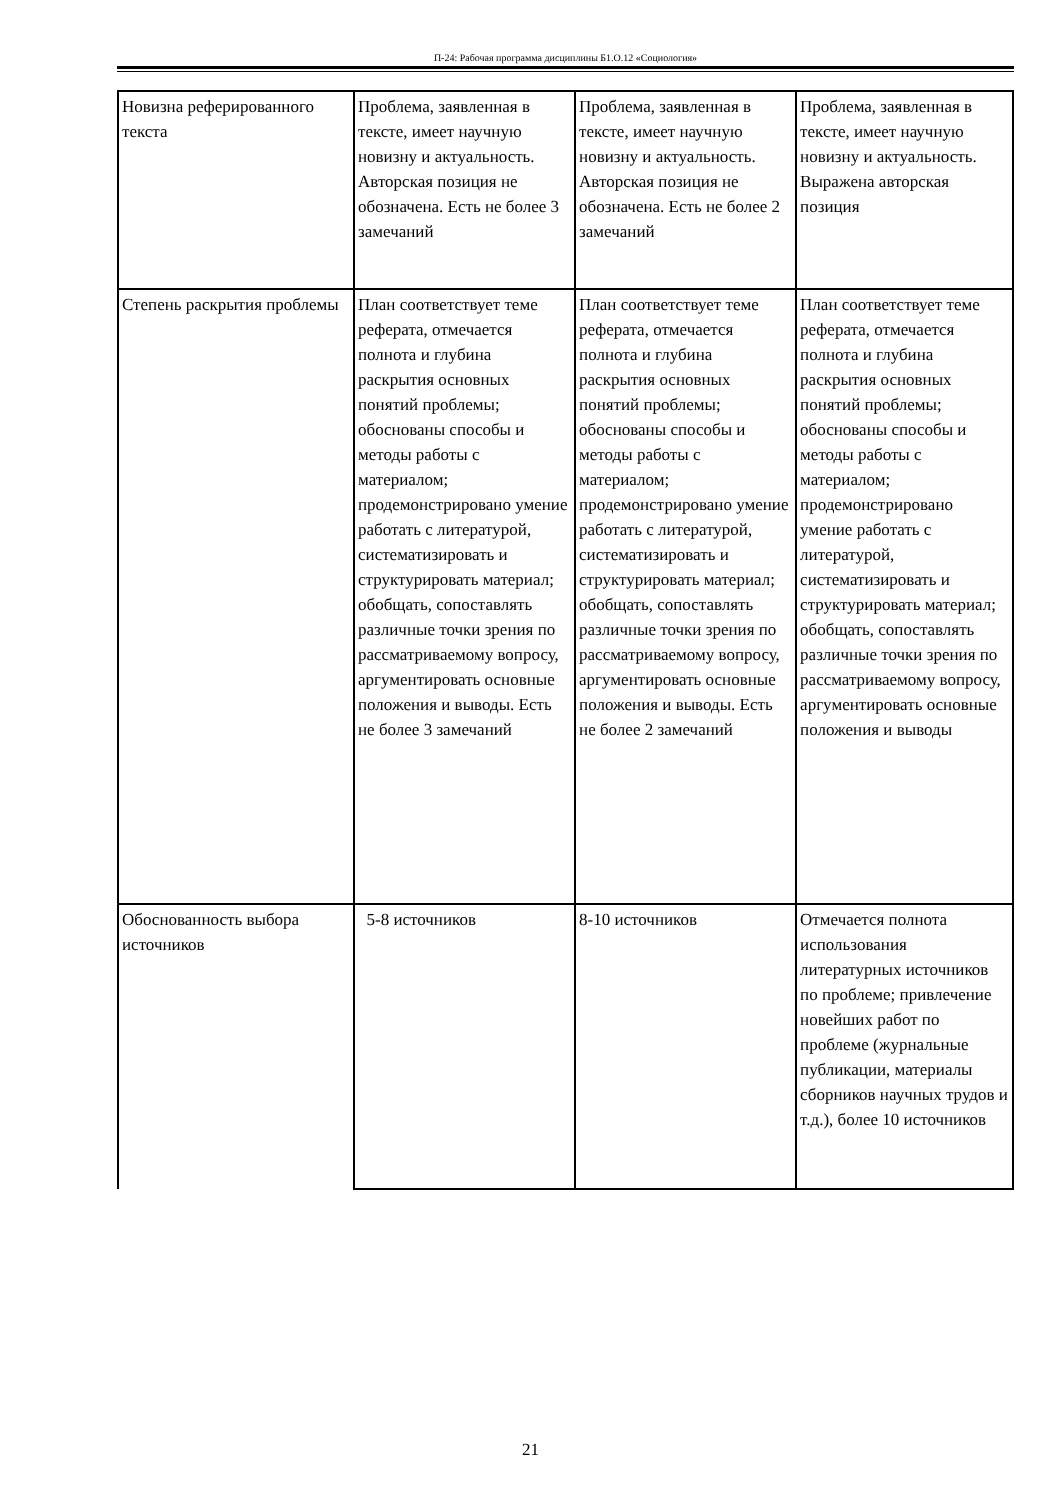П-24: Рабочая программа дисциплины Б1.О.12 «Социология»
| Новизна реферированного текста | Проблема, заявленная в тексте, имеет научную новизну и актуальность. Авторская позиция не обозначена. Есть не более 3 замечаний | Проблема, заявленная в тексте, имеет научную новизну и актуальность. Авторская позиция не обозначена. Есть не более 2 замечаний | Проблема, заявленная в тексте, имеет научную новизну и актуальность. Выражена авторская позиция |
| Степень раскрытия проблемы | План соответствует теме реферата, отмечается полнота и глубина раскрытия основных понятий проблемы; обоснованы способы и методы работы с материалом; продемонстрировано умение работать с литературой, систематизировать и структурировать материал; обобщать, сопоставлять различные точки зрения по рассматриваемому вопросу, аргументировать основные положения и выводы. Есть не более 3 замечаний | План соответствует теме реферата, отмечается полнота и глубина раскрытия основных понятий проблемы; обоснованы способы и методы работы с материалом; продемонстрировано умение работать с литературой, систематизировать и структурировать материал; обобщать, сопоставлять различные точки зрения по рассматриваемому вопросу, аргументировать основные положения и выводы. Есть не более 2 замечаний | План соответствует теме реферата, отмечается полнота и глубина раскрытия основных понятий проблемы; обоснованы способы и методы работы с материалом; продемонстрировано умение работать с литературой, систематизировать и структурировать материал; обобщать, сопоставлять различные точки зрения по рассматриваемому вопросу, аргументировать основные положения и выводы |
| Обоснованность выбора источников | 5-8 источников | 8-10 источников | Отмечается полнота использования литературных источников по проблеме; привлечение новейших работ по проблеме (журнальные публикации, материалы сборников научных трудов и т.д.), более 10 источников |
21